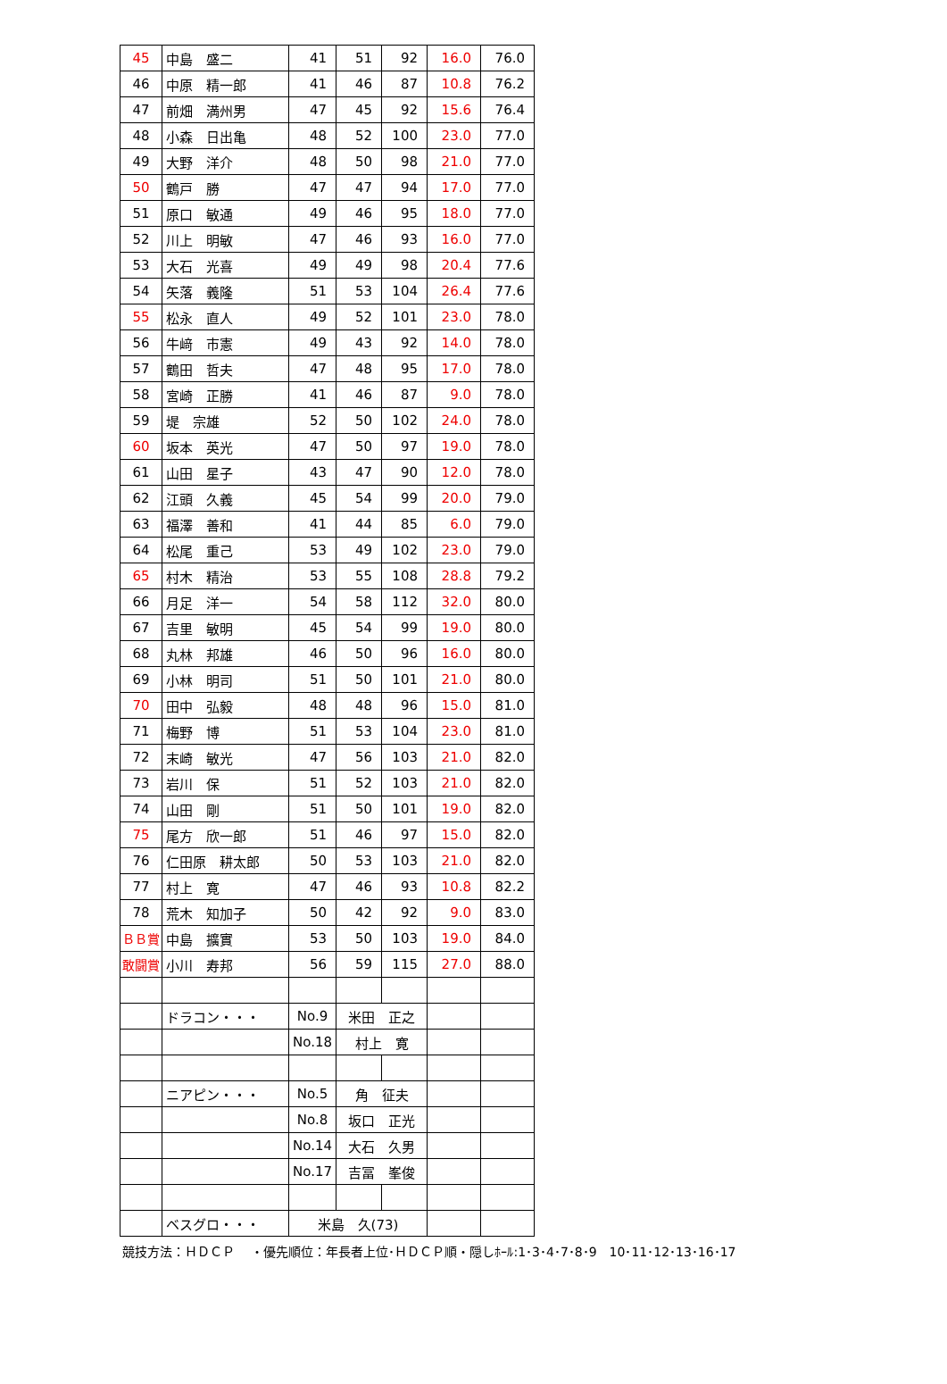| 45 | 中島 盛二 | 41 | 51 | 92 | 16.0 | 76.0 |
| 46 | 中原 精一郎 | 41 | 46 | 87 | 10.8 | 76.2 |
| 47 | 前畑 満州男 | 47 | 45 | 92 | 15.6 | 76.4 |
| 48 | 小森 日出亀 | 48 | 52 | 100 | 23.0 | 77.0 |
| 49 | 大野 洋介 | 48 | 50 | 98 | 21.0 | 77.0 |
| 50 | 鶴戸 勝 | 47 | 47 | 94 | 17.0 | 77.0 |
| 51 | 原口 敏通 | 49 | 46 | 95 | 18.0 | 77.0 |
| 52 | 川上 明敏 | 47 | 46 | 93 | 16.0 | 77.0 |
| 53 | 大石 光喜 | 49 | 49 | 98 | 20.4 | 77.6 |
| 54 | 矢落 義隆 | 51 | 53 | 104 | 26.4 | 77.6 |
| 55 | 松永 直人 | 49 | 52 | 101 | 23.0 | 78.0 |
| 56 | 牛﨑 市憲 | 49 | 43 | 92 | 14.0 | 78.0 |
| 57 | 鶴田 哲夫 | 47 | 48 | 95 | 17.0 | 78.0 |
| 58 | 宮崎 正勝 | 41 | 46 | 87 | 9.0 | 78.0 |
| 59 | 堤 宗雄 | 52 | 50 | 102 | 24.0 | 78.0 |
| 60 | 坂本 英光 | 47 | 50 | 97 | 19.0 | 78.0 |
| 61 | 山田 星子 | 43 | 47 | 90 | 12.0 | 78.0 |
| 62 | 江頭 久義 | 45 | 54 | 99 | 20.0 | 79.0 |
| 63 | 福澤 善和 | 41 | 44 | 85 | 6.0 | 79.0 |
| 64 | 松尾 重己 | 53 | 49 | 102 | 23.0 | 79.0 |
| 65 | 村木 精治 | 53 | 55 | 108 | 28.8 | 79.2 |
| 66 | 月足 洋一 | 54 | 58 | 112 | 32.0 | 80.0 |
| 67 | 吉里 敏明 | 45 | 54 | 99 | 19.0 | 80.0 |
| 68 | 丸林 邦雄 | 46 | 50 | 96 | 16.0 | 80.0 |
| 69 | 小林 明司 | 51 | 50 | 101 | 21.0 | 80.0 |
| 70 | 田中 弘毅 | 48 | 48 | 96 | 15.0 | 81.0 |
| 71 | 梅野 博 | 51 | 53 | 104 | 23.0 | 81.0 |
| 72 | 末崎 敏光 | 47 | 56 | 103 | 21.0 | 82.0 |
| 73 | 岩川 保 | 51 | 52 | 103 | 21.0 | 82.0 |
| 74 | 山田 剛 | 51 | 50 | 101 | 19.0 | 82.0 |
| 75 | 尾方 欣一郎 | 51 | 46 | 97 | 15.0 | 82.0 |
| 76 | 仁田原 耕太郎 | 50 | 53 | 103 | 21.0 | 82.0 |
| 77 | 村上 寛 | 47 | 46 | 93 | 10.8 | 82.2 |
| 78 | 荒木 知加子 | 50 | 42 | 92 | 9.0 | 83.0 |
| ＢＢ賞 | 中島 擴實 | 53 | 50 | 103 | 19.0 | 84.0 |
| 敢闘賞 | 小川 寿邦 | 56 | 59 | 115 | 27.0 | 88.0 |
| | ドラコン・・・ | No.9 | 米田 正之 | | | |
| | | No.18 | 村上 寛 | | | |
| | ニアピン・・・ | No.5 | 角 征夫 | | | |
| | | No.8 | 坂口 正光 | | | |
| | | No.14 | 大石 久男 | | | |
| | | No.17 | 吉冨 峯俊 | | | |
| | ベスグロ・・・ | 米島 久(73) | | | | |
競技方法：ＨＤＣＰ　 ・優先順位：年長者上位･ＨＤＣＰ順・隠しﾎｰﾙ:1･3･4･7･8･9　10･11･12･13･16･17